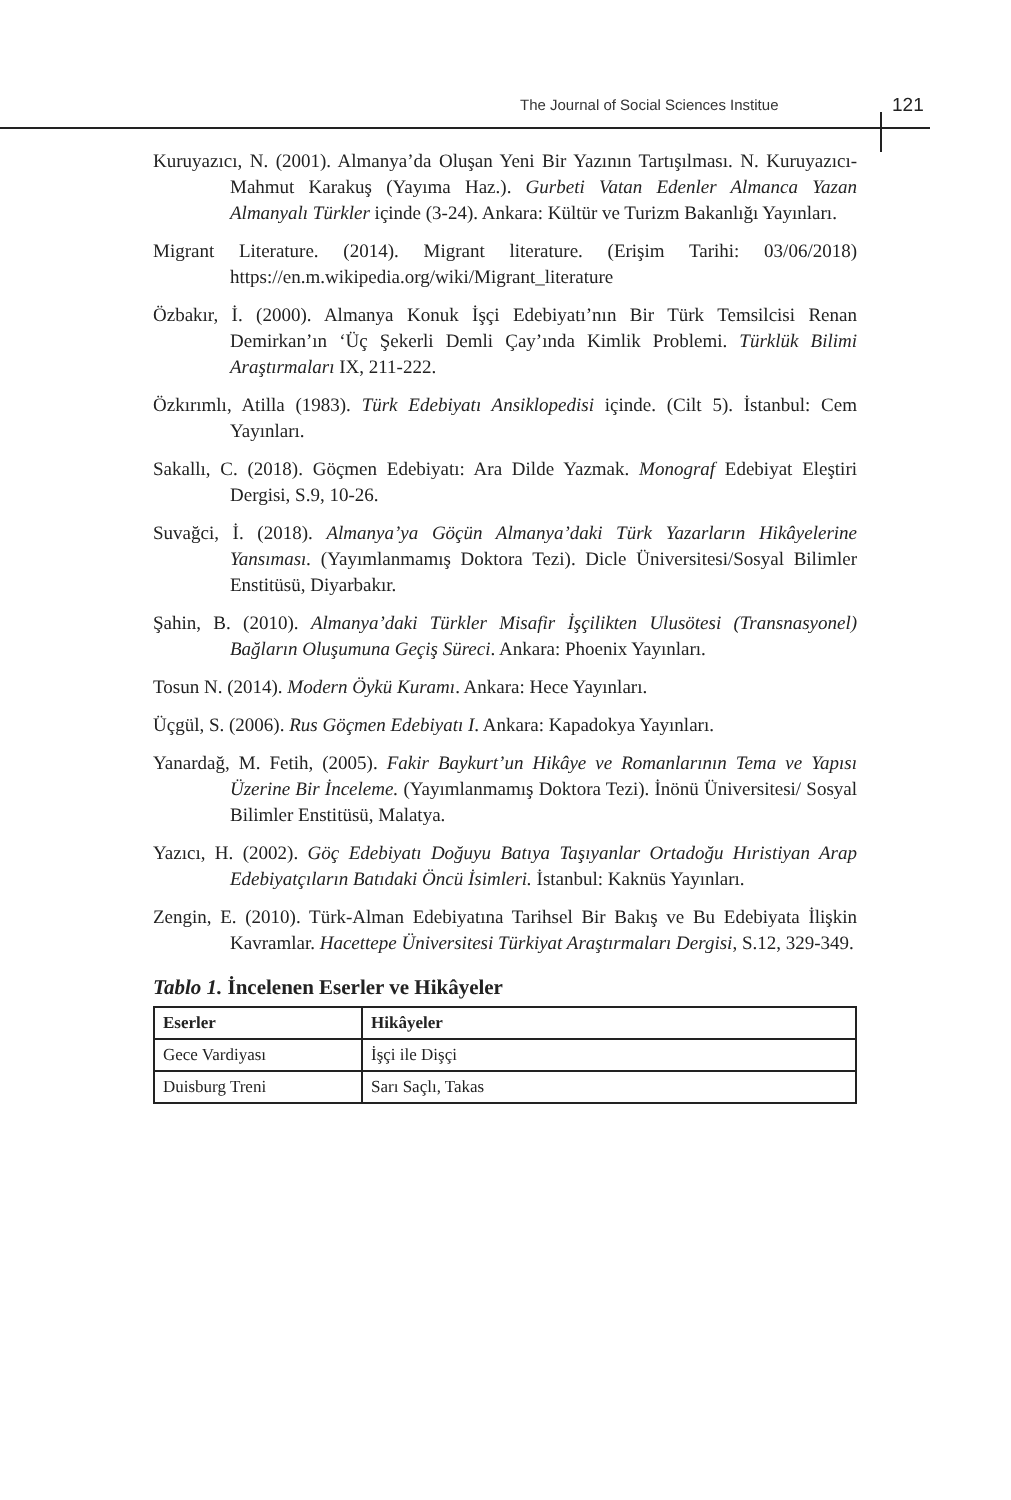The Journal of Social Sciences Institue
121
Kuruyazıcı, N. (2001). Almanya’da Oluşan Yeni Bir Yazının Tartışılması. N. Kuruyazıcı-Mahmut Karakuş (Yayıma Haz.). Gurbeti Vatan Edenler Almanca Yazan Almanyalı Türkler içinde (3-24). Ankara: Kültür ve Turizm Bakanlığı Yayınları.
Migrant Literature. (2014). Migrant literature. (Erişim Tarihi: 03/06/2018) https://en.m.wikipedia.org/wiki/Migrant_literature
Özbakır, İ. (2000). Almanya Konuk İşçi Edebiyatı’nın Bir Türk Temsilcisi Renan Demirkan’ın ‘Üç Şekerli Demli Çay’ında Kimlik Problemi. Türklük Bilimi Araştırmaları IX, 211-222.
Özkırımlı, Atilla (1983). Türk Edebiyatı Ansiklopedisi içinde. (Cilt 5). İstanbul: Cem Yayınları.
Sakallı, C. (2018). Göçmen Edebiyatı: Ara Dilde Yazmak. Monograf Edebiyat Eleştiri Dergisi, S.9, 10-26.
Suvağci, İ. (2018). Almanya’ya Göçün Almanya’daki Türk Yazarların Hikâyelerine Yansıması. (Yayımlanmamış Doktora Tezi). Dicle Üniversitesi/Sosyal Bilimler Enstitüsü, Diyarbakır.
Şahin, B. (2010). Almanya’daki Türkler Misafir İşçilikten Ulusötesi (Transnasyonel) Bağların Oluşumuna Geçiş Süreci. Ankara: Phoenix Yayınları.
Tosun N. (2014). Modern Öykü Kuramı. Ankara: Hece Yayınları.
Üçgül, S. (2006). Rus Göçmen Edebiyatı I. Ankara: Kapadokya Yayınları.
Yanardağ, M. Fetih, (2005). Fakir Baykurt’un Hikâye ve Romanlarının Tema ve Yapısı Üzerine Bir İnceleme. (Yayımlanmamış Doktora Tezi). İnönü Üniversitesi/ Sosyal Bilimler Enstitüsü, Malatya.
Yazıcı, H. (2002). Göç Edebiyatı Doğuyu Batıya Taşıyanlar Ortadoğu Hıristiyan Arap Edebiyatçıların Batıdaki Öncü İsimleri. İstanbul: Kaknüs Yayınları.
Zengin, E. (2010). Türk-Alman Edebiyatına Tarihsel Bir Bakış ve Bu Edebiyata İlişkin Kavramlar. Hacettepe Üniversitesi Türkiyat Araştırmaları Dergisi, S.12, 329-349.
Tablo 1. İncelenen Eserler ve Hikâyeler
| Eserler | Hikâyeler |
| --- | --- |
| Gece Vardiyası | İşçi ile Dişçi |
| Duisburg Treni | Sarı Saçlı, Takas |